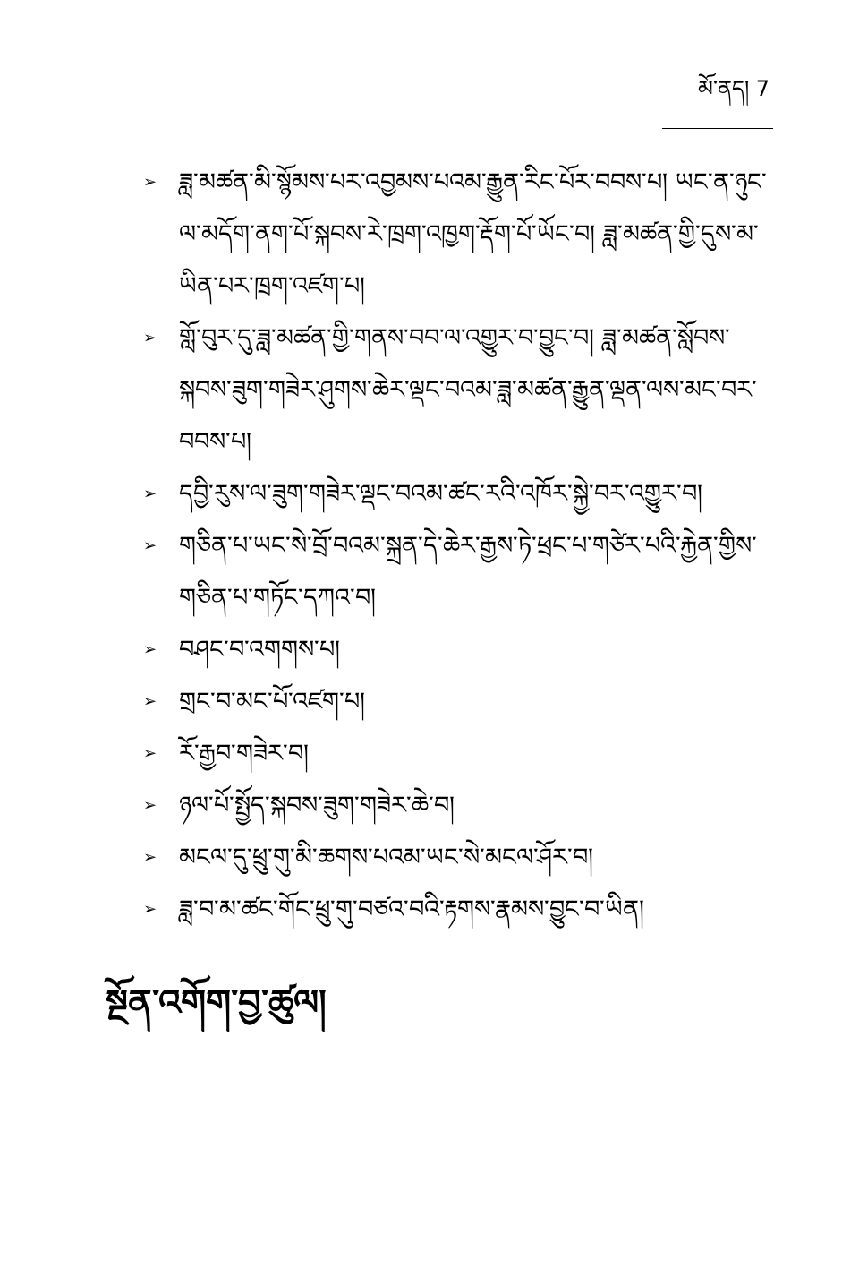མོ་ནད། 7
➢ ཟླ་མཚན་མི་སྙོམས་པར་འབྱམས་པའམ་རྒྱུན་རིང་པོར་བབས་པ། ཡང་ན་ཉུང་ལ་མདོག་ནག་པོ་སྐབས་རེ་ཁྲག་འཁྱག་རྡོག་པོ་ཡོང་བ། ཟླ་མཚན་གྱི་དུས་མ་ཡིན་པར་ཁྲག་འཛག་པ།
➢ གློ་བུར་དུ་ཟླ་མཚན་གྱི་གནས་བབ་ལ་འགྱུར་བ་བྱུང་བ། ཟླ་མཚན་སློབས་སྐབས་ཟུག་གཟེར་ཤུགས་ཆེར་ལྡང་བའམ་ཟླ་མཚན་རྒྱུན་ལྡན་ལས་མང་བར་བབས་པ།
➢ དབྱི་རུས་ལ་ཟུག་གཟེར་ལྡང་བའམ་ཚང་རའི་འཁོར་སྐྱེ་བར་འགྱུར་བ།
➢ གཅིན་པ་ཡང་སེ་བྲོ་བའམ་སྐྲན་དེ་ཆེར་རྒྱས་ཏེ་ཕྲང་པ་གཙེར་པའི་རྐྱེན་གྱིས་གཅིན་པ་གཏོང་དཀའ་བ།
➢ བཤང་བ་འགགས་པ།
➢ གྲང་བ་མང་པོ་འཛག་པ།
➢ རོ་རྒྱབ་གཟེར་བ།
➢ ཉལ་པོ་སྤྱོད་སྐབས་ཟུག་གཟེར་ཆེ་བ།
➢ མངལ་དུ་ཕྲུ་གུ་མི་ཆགས་པའམ་ཡང་སེ་མངལ་ཤོར་བ།
➢ ཟླ་བ་མ་ཚང་གོང་ཕྲུ་གུ་བཙའ་བའི་རྟགས་རྣམས་བྱུང་བ་ཡིན།
སྔོན་འགོག་བྱ་ཚུལ།